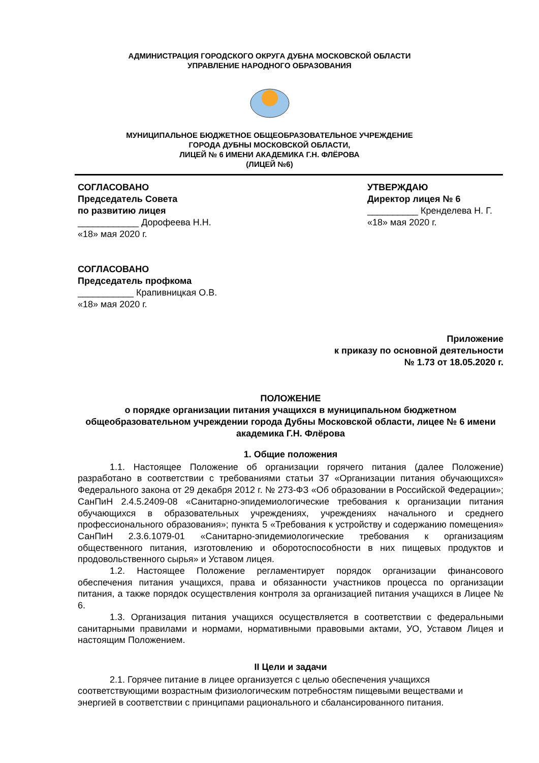АДМИНИСТРАЦИЯ ГОРОДСКОГО ОКРУГА ДУБНА МОСКОВСКОЙ ОБЛАСТИ
УПРАВЛЕНИЕ НАРОДНОГО ОБРАЗОВАНИЯ
МУНИЦИПАЛЬНОЕ БЮДЖЕТНОЕ ОБЩЕОБРАЗОВАТЕЛЬНОЕ УЧРЕЖДЕНИЕ
ГОРОДА ДУБНЫ МОСКОВСКОЙ ОБЛАСТИ,
ЛИЦЕЙ № 6 ИМЕНИ АКАДЕМИКА Г.Н. ФЛЁРОВА
(ЛИЦЕЙ №6)
СОГЛАСОВАНО
Председатель Совета
по развитию лицея
____________ Дорофеева Н.Н.
«18» мая 2020 г.
СОГЛАСОВАНО
Председатель профкома
___________ Крапивницкая О.В.
«18» мая 2020 г.
УТВЕРЖДАЮ
Директор лицея № 6
__________ Кренделева Н. Г.
«18» мая 2020 г.
Приложение
к приказу по основной деятельности
№ 1.73 от 18.05.2020 г.
ПОЛОЖЕНИЕ
о порядке организации питания учащихся в муниципальном бюджетном общеобразовательном учреждении города Дубны Московской области, лицее № 6 имени академика Г.Н. Флёрова
1. Общие положения
1.1. Настоящее Положение об организации горячего питания (далее Положение) разработано в соответствии с требованиями статьи 37 «Организации питания обучающихся» Федерального закона от 29 декабря 2012 г. № 273-ФЗ «Об образовании в Российской Федерации»; СанПиН 2.4.5.2409-08 «Санитарно-эпидемиологические требования к организации питания обучающихся в образовательных учреждениях, учреждениях начального и среднего профессионального образования»; пункта 5 «Требования к устройству и содержанию помещения» СанПиН 2.3.6.1079-01 «Санитарно-эпидемиологические требования к организациям общественного питания, изготовлению и оборотоспособности в них пищевых продуктов и продовольственного сырья» и Уставом лицея.
1.2. Настоящее Положение регламентирует порядок организации финансового обеспечения питания учащихся, права и обязанности участников процесса по организации питания, а также порядок осуществления контроля за организацией питания учащихся в Лицее № 6.
1.3. Организация питания учащихся осуществляется в соответствии с федеральными санитарными правилами и нормами, нормативными правовыми актами, УО, Уставом Лицея и настоящим Положением.
II Цели и задачи
2.1. Горячее питание в лицее организуется с целью обеспечения учащихся соответствующими возрастным физиологическим потребностям пищевыми веществами и энергией в соответствии с принципами рационального и сбалансированного питания.